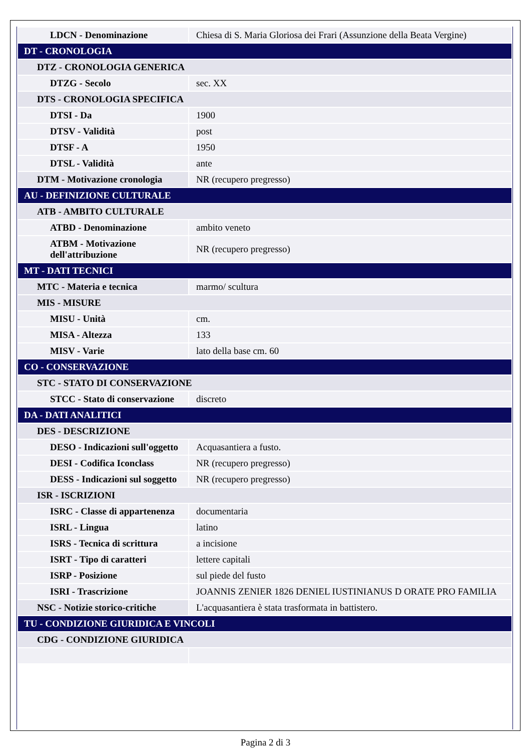| LDCN - Denominazione | Chiesa di S. Maria Gloriosa dei Frari (Assunzione della Beata Vergine) |
| DT - CRONOLOGIA | |
| DTZ - CRONOLOGIA GENERICA | |
| DTZG - Secolo | sec. XX |
| DTS - CRONOLOGIA SPECIFICA | |
| DTSI - Da | 1900 |
| DTSV - Validità | post |
| DTSF - A | 1950 |
| DTSL - Validità | ante |
| DTM - Motivazione cronologia | NR (recupero pregresso) |
| AU - DEFINIZIONE CULTURALE | |
| ATB - AMBITO CULTURALE | |
| ATBD - Denominazione | ambito veneto |
| ATBM - Motivazione dell'attribuzione | NR (recupero pregresso) |
| MT - DATI TECNICI | |
| MTC - Materia e tecnica | marmo/ scultura |
| MIS - MISURE | |
| MISU - Unità | cm. |
| MISA - Altezza | 133 |
| MISV - Varie | lato della base cm. 60 |
| CO - CONSERVAZIONE | |
| STC - STATO DI CONSERVAZIONE | |
| STCC - Stato di conservazione | discreto |
| DA - DATI ANALITICI | |
| DES - DESCRIZIONE | |
| DESO - Indicazioni sull'oggetto | Acquasantiera a fusto. |
| DESI - Codifica Iconclass | NR (recupero pregresso) |
| DESS - Indicazioni sul soggetto | NR (recupero pregresso) |
| ISR - ISCRIZIONI | |
| ISRC - Classe di appartenenza | documentaria |
| ISRL - Lingua | latino |
| ISRS - Tecnica di scrittura | a incisione |
| ISRT - Tipo di caratteri | lettere capitali |
| ISRP - Posizione | sul piede del fusto |
| ISRI - Trascrizione | JOANNIS ZENIER 1826 DENIEL IUSTINIANUS D ORATE PRO FAMILIA |
| NSC - Notizie storico-critiche | L'acquasantiera è stata trasformata in battistero. |
| TU - CONDIZIONE GIURIDICA E VINCOLI | |
| CDG - CONDIZIONE GIURIDICA | |
Pagina 2 di 3